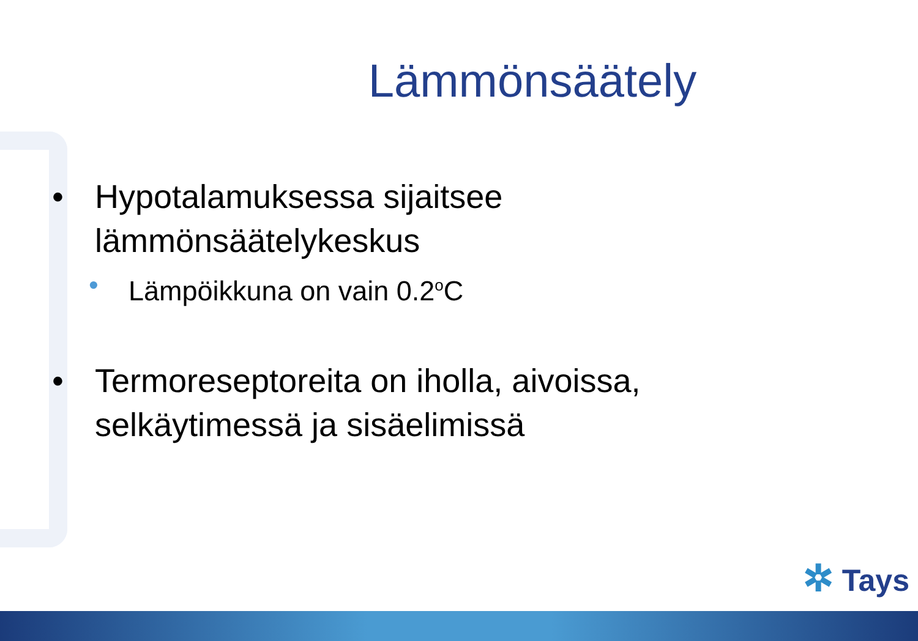Lämmönsäätely
• Hypotalamuksessa sijaitsee
lämmönsäätelykeskus
• Lämpöikkuna on vain 0.2<sup>o</sup>C
• Termoreseptoreita on iholla, aivoissa,
selkäytimessä ja sisäelimissä
✲ Tays